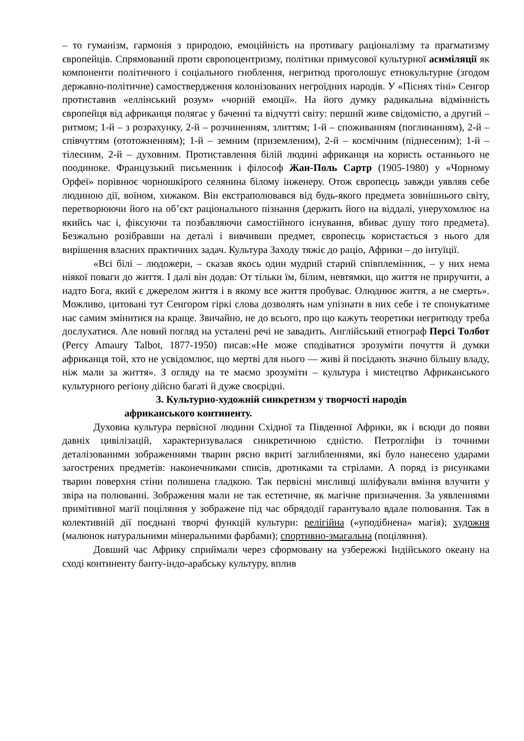– то гуманізм, гармонія з природою, емоційність на противагу раціоналізму та прагматизму європейців. Спрямований проти європоцентризму, політики примусової культурної асиміляції як компоненти політичного і соціального гноблення, негритюд проголошує етнокультурне (згодом державно-політичне) самоствердження колонізованих негроїдних народів. У «Піснях тіні» Сенгор протиставив «еллінський розум» «чорній емоції». На його думку радикальна відмінність європейця від африканця полягає у баченні та відчутті світу: перший живе свідомістю, а другий – ритмом; 1-й – з розрахунку, 2-й – розчиненням, злиттям; 1-й – споживанням (поглинанням), 2-й – співчуттям (ототожненням); 1-й – земним (приземленим), 2-й – космічним (піднесеним); 1-й – тілесним, 2-й – духовним. Протиставлення білій людині африканця на користь останнього не поодиноке. Французький письменник і філософ Жан-Поль Сартр (1905-1980) у «Чорному Орфеї» порівнює чорношкірого селянина білому інженеру. Отож європеєць завжди уявляв себе людиною дії, воїном, хижаком. Він екстраполювався від будь-якого предмета зовнішнього світу, перетворюючи його на об’єкт раціонального пізнання (держить його на віддалі, унерухомлює на якийсь час і, фіксуючи та позбавляючи самостійного існування, вбиває душу того предмета). Безжально розібравши на деталі і вивчивши предмет, європеєць користається з нього для вирішення власних практичних задач. Культура Заходу тяжіє до раціо, Африки – до інтуїції.
«Всі білі – людожери, – сказав якось один мудрий старий співплемінник, – у них нема ніякої поваги до життя. І далі він додав: От тільки їм, білим, невтямки, що життя не приручити, а надто Бога, який є джерелом життя і в якому все життя пробуває. Олюднює життя, а не смерть». Можливо, цитовані тут Сенгором гіркі слова дозволять нам упізнати в них себе і те спонукатиме нас самим змінитися на краще. Звичайно, не до всього, про що кажуть теоретики негритюду треба дослухатися. Але новий погляд на усталені речі не завадить. Англійський етнограф Персі Толбот (Percy Amaury Talbot, 1877-1950) писав:«Не може сподіватися зрозуміти почуття й думки африканця той, хто не усвідомлює, що мертві для нього — живі й посідають значно більшу владу, ніж мали за життя». З огляду на те маємо зрозуміти – культура і мистецтво Африканського культурного регіону дійсно багаті й дуже своєрідні.
3. Культурно-художній синкретизм у творчості народів
африканського континенту.
Духовна культура первісної людини Східної та Південної Африки, як і всюди до появи давніх цивілізацій, характеризувалася синкретичною єдністю. Петрогліфи із точними деталізованими зображеннями тварин рясно вкриті заглибленнями, які було нанесено ударами загострених предметів: наконечниками списів, дротиками та стрілами. А поряд із рисунками тварин поверхня стіни полишена гладкою. Так первісні мисливці шліфували вміння влучити у звіра на полюванні. Зображення мали не так естетичне, як магічне призначення. За уявленнями примітивної магії поціляння у зображене під час обрядодії гарантувало вдале полювання. Так в колективній дії поєднані творчі функцій культури: релігійна («уподібнена» магія); художня (малюнок натуральними мінеральними фарбами); спортивно-змагальна (поціляння).
Довший час Африку сприймали через сформовану на узбережжі Індійського океану на сході континенту банту-індо-арабську культуру, вплив